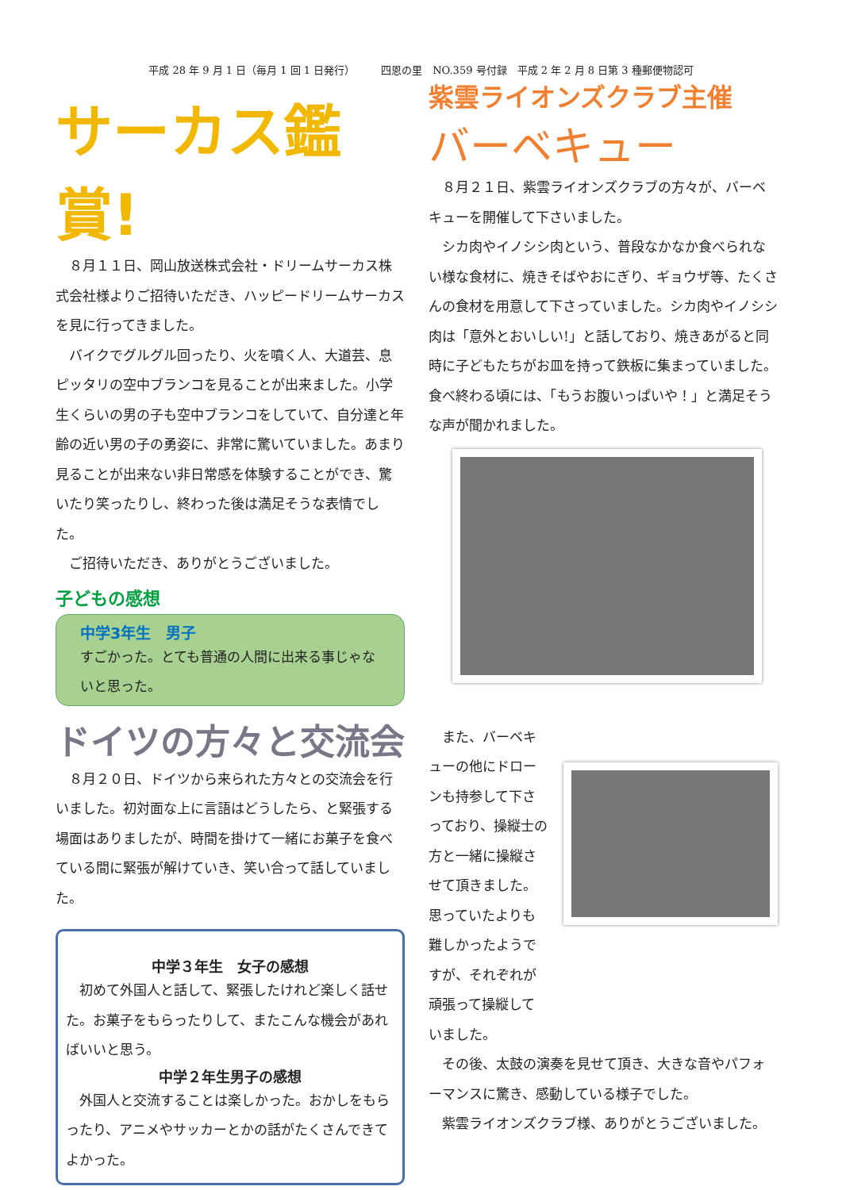平成 28 年 9 月 1 日（毎月 1 回 1 日発行）　　　四恩の里　NO.359 号付録　平成 2 年 2 月 8 日第 3 種郵便物認可
サーカス鑑賞!
８月１１日、岡山放送株式会社・ドリームサーカス株式会社様よりご招待いただき、ハッピードリームサーカスを見に行ってきました。
バイクでグルグル回ったり、火を噴く人、大道芸、息ピッタリの空中ブランコを見ることが出来ました。小学生くらいの男の子も空中ブランコをしていて、自分達と年齢の近い男の子の勇姿に、非常に驚いていました。あまり見ることが出来ない非日常感を体験することができ、驚いたり笑ったりし、終わった後は満足そうな表情でした。
ご招待いただき、ありがとうございました。
子どもの感想
中学3年生　男子
すごかった。とても普通の人間に出来る事じゃないと思った。
ドイツの方々と交流会
８月２０日、ドイツから来られた方々との交流会を行いました。初対面な上に言語はどうしたら、と緊張する場面はありましたが、時間を掛けて一緒にお菓子を食べている間に緊張が解けていき、笑い合って話していました。
中学３年生　女子の感想
初めて外国人と話して、緊張したけれど楽しく話せた。お菓子をもらったりして、またこんな機会があればいいと思う。
中学２年生男子の感想
外国人と交流することは楽しかった。おかしをもらったり、アニメやサッカーとかの話がたくさんできてよかった。
紫雲ライオンズクラブ主催
バーベキュー
８月２１日、紫雲ライオンズクラブの方々が、バーベキューを開催して下さいました。
シカ肉やイノシシ肉という、普段なかなか食べられない様な食材に、焼きそばやおにぎり、ギョウザ等、たくさんの食材を用意して下さっていました。シカ肉やイノシシ肉は「意外とおいしい!」と話しており、焼きあがると同時に子どもたちがお皿を持って鉄板に集まっていました。食べ終わる頃には、「もうお腹いっぱいや！」と満足そうな声が聞かれました。
また、バーベキューの他にドローンも持参して下さっており、操縦士の方と一緒に操縦させて頂きました。思っていたよりも難しかったようですが、それぞれが頑張って操縦していました。
その後、太鼓の演奏を見せて頂き、大きな音やパフォーマンスに驚き、感動している様子でした。
紫雲ライオンズクラブ様、ありがとうございました。